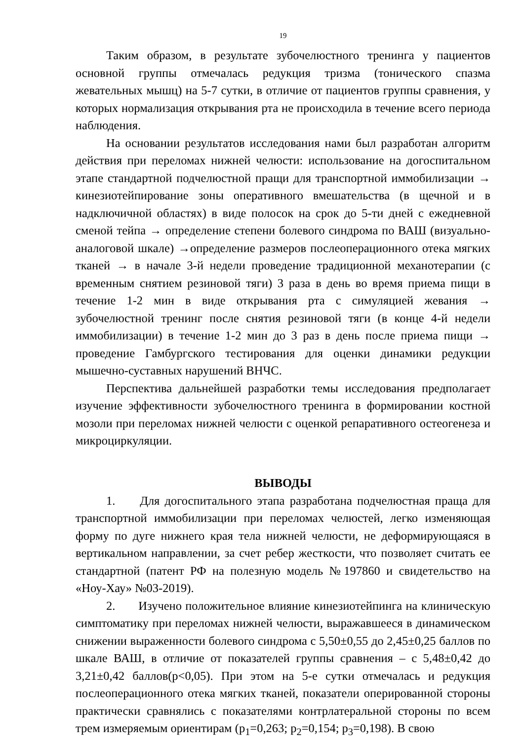19
Таким образом, в результате зубочелюстного тренинга у пациентов основной группы отмечалась редукция тризма (тонического спазма жевательных мышц) на 5-7 сутки, в отличие от пациентов группы сравнения, у которых нормализация открывания рта не происходила в течение всего периода наблюдения.
На основании результатов исследования нами был разработан алгоритм действия при переломах нижней челюсти: использование на догоспитальном этапе стандартной подчелюстной пращи для транспортной иммобилизации → кинезиотейпирование зоны оперативного вмешательства (в щечной и в надключичной областях) в виде полосок на срок до 5-ти дней с ежедневной сменой тейпа → определение степени болевого синдрома по ВАШ (визуально-аналоговой шкале) →определение размеров послеоперационного отека мягких тканей → в начале 3-й недели проведение традиционной механотерапии (с временным снятием резиновой тяги) 3 раза в день во время приема пищи в течение 1-2 мин в виде открывания рта с симуляцией жевания → зубочелюстной тренинг после снятия резиновой тяги (в конце 4-й недели иммобилизации) в течение 1-2 мин до 3 раз в день после приема пищи → проведение Гамбургского тестирования для оценки динамики редукции мышечно-суставных нарушений ВНЧС.
Перспектива дальнейшей разработки темы исследования предполагает изучение эффективности зубочелюстного тренинга в формировании костной мозоли при переломах нижней челюсти с оценкой репаративного остеогенеза и микроциркуляции.
ВЫВОДЫ
1. Для догоспитального этапа разработана подчелюстная праща для транспортной иммобилизации при переломах челюстей, легко изменяющая форму по дуге нижнего края тела нижней челюсти, не деформирующаяся в вертикальном направлении, за счет ребер жесткости, что позволяет считать ее стандартной (патент РФ на полезную модель №197860 и свидетельство на «Ноу-Хау» №03-2019).
2. Изучено положительное влияние кинезиотейпинга на клиническую симптоматику при переломах нижней челюсти, выражавшееся в динамическом снижении выраженности болевого синдрома с 5,50±0,55 до 2,45±0,25 баллов по шкале ВАШ, в отличие от показателей группы сравнения – с 5,48±0,42 до 3,21±0,42 баллов(p<0,05). При этом на 5-е сутки отмечалась и редукция послеоперационного отека мягких тканей, показатели оперированной стороны практически сравнялись с показателями контрлатеральной стороны по всем трем измеряемым ориентирам (p<sub>1</sub>=0,263; p<sub>2</sub>=0,154; p<sub>3</sub>=0,198). В свою